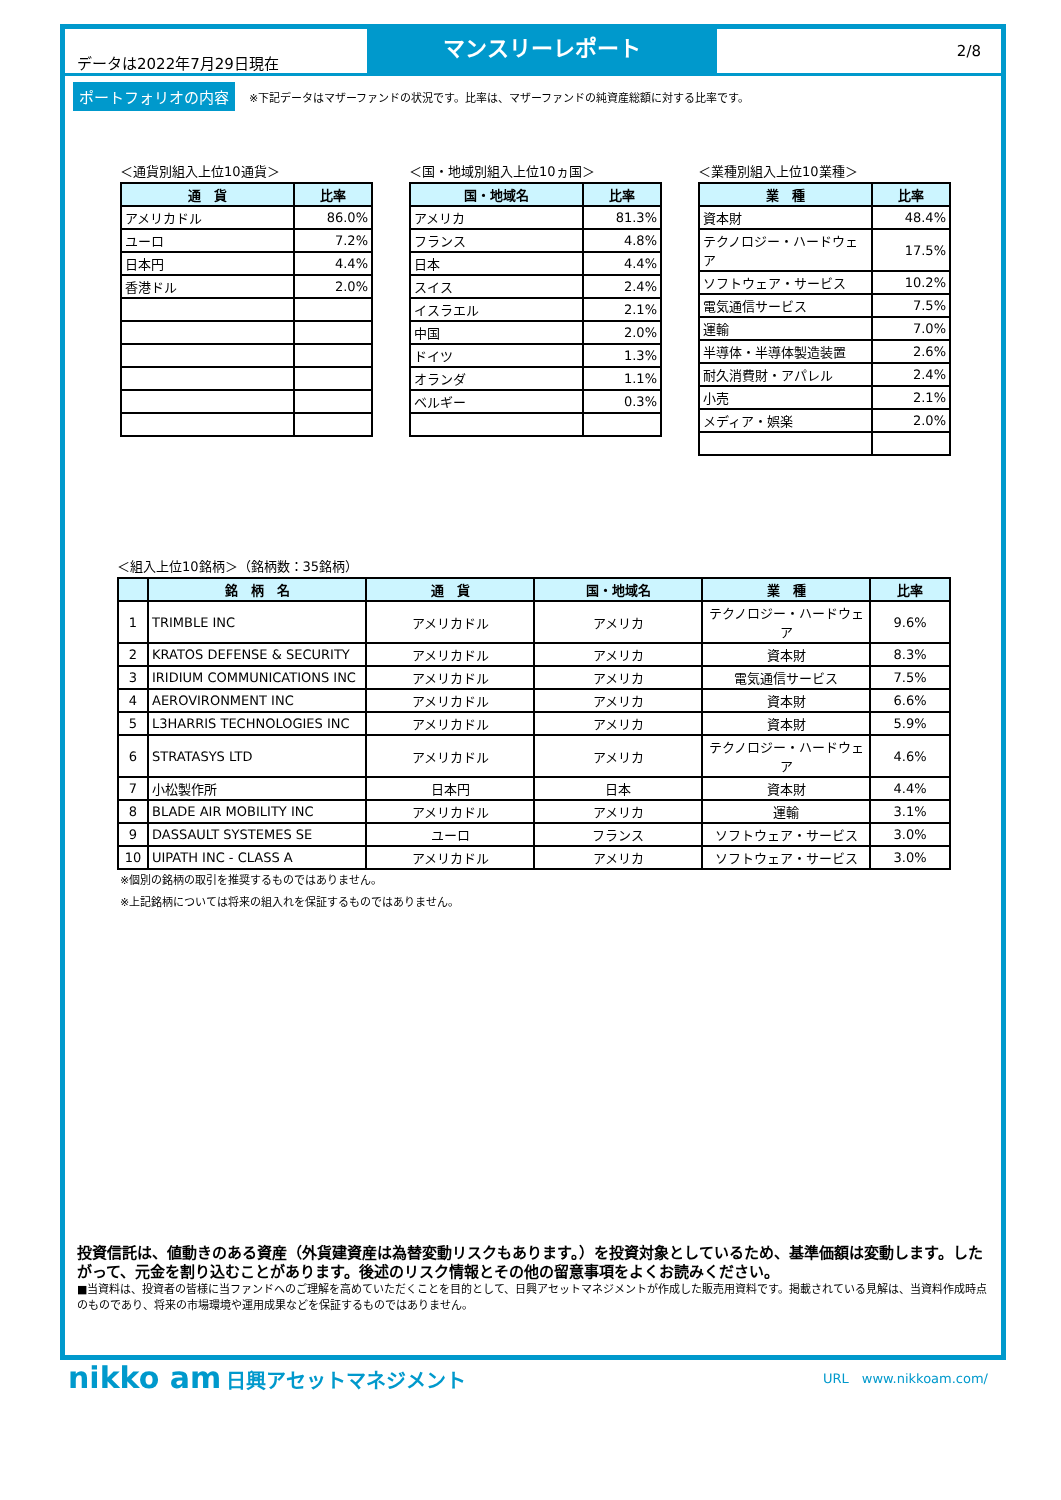データは2022年7月29日現在
マンスリーレポート
2/8
ポートフォリオの内容 ※下記データはマザーファンドの状況です。比率は、マザーファンドの純資産総額に対する比率です。
＜通貨別組入上位10通貨＞
| 通 貨 | 比率 |
| --- | --- |
| アメリカドル | 86.0% |
| ユーロ | 7.2% |
| 日本円 | 4.4% |
| 香港ドル | 2.0% |
＜国・地域別組入上位10ヵ国＞
| 国・地域名 | 比率 |
| --- | --- |
| アメリカ | 81.3% |
| フランス | 4.8% |
| 日本 | 4.4% |
| スイス | 2.4% |
| イスラエル | 2.1% |
| 中国 | 2.0% |
| ドイツ | 1.3% |
| オランダ | 1.1% |
| ベルギー | 0.3% |
＜業種別組入上位10業種＞
| 業 種 | 比率 |
| --- | --- |
| 資本財 | 48.4% |
| テクノロジー・ハードウェア | 17.5% |
| ソフトウェア・サービス | 10.2% |
| 電気通信サービス | 7.5% |
| 運輸 | 7.0% |
| 半導体・半導体製造装置 | 2.6% |
| 耐久消費財・アパレル | 2.4% |
| 小売 | 2.1% |
| メディア・娯楽 | 2.0% |
＜組入上位10銘柄＞（銘柄数：35銘柄）
| | 銘 柄 名 | 通 貨 | 国・地域名 | 業 種 | 比率 |
| --- | --- | --- | --- | --- | --- |
| 1 | TRIMBLE INC | アメリカドル | アメリカ | テクノロジー・ハードウェア | 9.6% |
| 2 | KRATOS DEFENSE & SECURITY | アメリカドル | アメリカ | 資本財 | 8.3% |
| 3 | IRIDIUM COMMUNICATIONS INC | アメリカドル | アメリカ | 電気通信サービス | 7.5% |
| 4 | AEROVIRONMENT INC | アメリカドル | アメリカ | 資本財 | 6.6% |
| 5 | L3HARRIS TECHNOLOGIES INC | アメリカドル | アメリカ | 資本財 | 5.9% |
| 6 | STRATASYS LTD | アメリカドル | アメリカ | テクノロジー・ハードウェア | 4.6% |
| 7 | 小松製作所 | 日本円 | 日本 | 資本財 | 4.4% |
| 8 | BLADE AIR MOBILITY INC | アメリカドル | アメリカ | 運輸 | 3.1% |
| 9 | DASSAULT SYSTEMES SE | ユーロ | フランス | ソフトウェア・サービス | 3.0% |
| 10 | UIPATH INC - CLASS A | アメリカドル | アメリカ | ソフトウェア・サービス | 3.0% |
※個別の銘柄の取引を推奨するものではありません。
※上記銘柄については将来の組入れを保証するものではありません。
投資信託は、値動きのある資産（外貨建資産は為替変動リスクもあります。）を投資対象としているため、基準価額は変動します。したがって、元金を割り込むことがあります。後述のリスク情報とその他の留意事項をよくお読みください。
■当資料は、投資者の皆様に当ファンドへのご理解を高めていただくことを目的として、日興アセットマネジメントが作成した販売用資料です。掲載されている見解は、当資料作成時点のものであり、将来の市場環境や運用成果などを保証するものではありません。
nikko am 日興アセットマネジメント
URL　www.nikkoam.com/